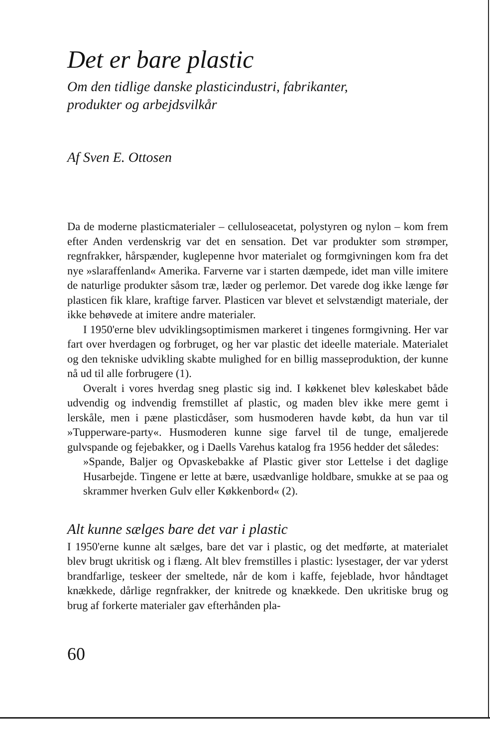Det er bare plastic
Om den tidlige danske plasticindustri, fabrikanter,
produkter og arbejdsvilkår
Af Sven E. Ottosen
Da de moderne plasticmaterialer – celluloseacetat, polystyren og nylon – kom frem efter Anden verdenskrig var det en sensation. Det var produkter som strømper, regnfrakker, hårspænder, kuglepenne hvor materialet og formgivningen kom fra det nye »slaraffenland« Amerika. Farverne var i starten dæmpede, idet man ville imitere de naturlige produkter såsom træ, læder og perlemor. Det varede dog ikke længe før plasticen fik klare, kraftige farver. Plasticen var blevet et selvstændigt materiale, der ikke behøvede at imitere andre materialer.
I 1950'erne blev udviklingsoptimismen markeret i tingenes formgivning. Her var fart over hverdagen og forbruget, og her var plastic det ideelle materiale. Materialet og den tekniske udvikling skabte mulighed for en billig masseproduktion, der kunne nå ud til alle forbrugere (1).
Overalt i vores hverdag sneg plastic sig ind. I køkkenet blev køleskabet både udvendig og indvendig fremstillet af plastic, og maden blev ikke mere gemt i lerskåle, men i pæne plasticdåser, som husmoderen havde købt, da hun var til »Tupperware-party«. Husmoderen kunne sige farvel til de tunge, emaljerede gulvspande og fejebakker, og i Daells Varehus katalog fra 1956 hedder det således:
»Spande, Baljer og Opvaskebakke af Plastic giver stor Lettelse i det daglige Husarbejde. Tingene er lette at bære, usædvanlige holdbare, smukke at se paa og skrammer hverken Gulv eller Køkkenbord« (2).
Alt kunne sælges bare det var i plastic
I 1950'erne kunne alt sælges, bare det var i plastic, og det medførte, at materialet blev brugt ukritisk og i flæng. Alt blev fremstilles i plastic: lysestager, der var yderst brandfarlige, teskeer der smeltede, når de kom i kaffe, fejeblade, hvor håndtaget knækkede, dårlige regnfrakker, der knitrede og knækkede. Den ukritiske brug og brug af forkerte materialer gav efterhånden pla-
60